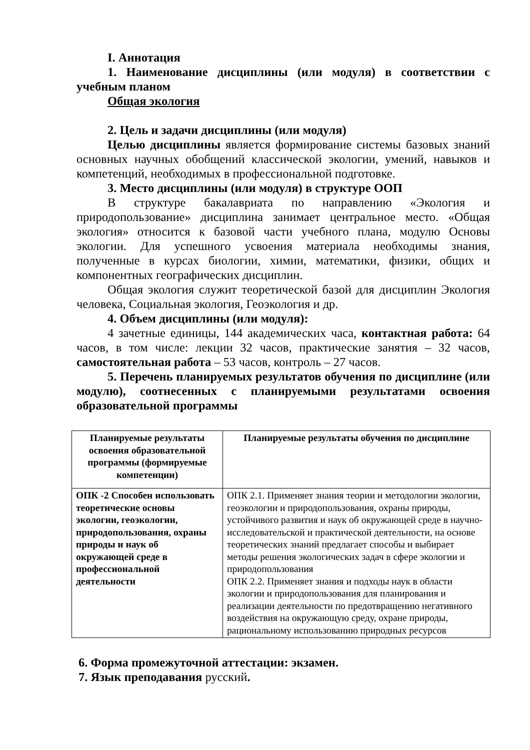I. Аннотация
1. Наименование дисциплины (или модуля) в соответствии с учебным планом
Общая экология
2. Цель и задачи дисциплины (или модуля)
Целью дисциплины является формирование системы базовых знаний основных научных обобщений классической экологии, умений, навыков и компетенций, необходимых в профессиональной подготовке.
3. Место дисциплины (или модуля) в структуре ООП
В структуре бакалавриата по направлению «Экология и природопользование» дисциплина занимает центральное место. «Общая экология» относится к базовой части учебного плана, модулю Основы экологии. Для успешного усвоения материала необходимы знания, полученные в курсах биологии, химии, математики, физики, общих и компонентных географических дисциплин.
Общая экология служит теоретической базой для дисциплин Экология человека, Социальная экология, Геоэкология и др.
4. Объем дисциплины (или модуля):
4 зачетные единицы, 144 академических часа, контактная работа: 64 часов, в том числе: лекции 32 часов, практические занятия – 32 часов, самостоятельная работа – 53 часов, контроль – 27 часов.
5. Перечень планируемых результатов обучения по дисциплине (или модулю), соотнесенных с планируемыми результатами освоения образовательной программы
| Планируемые результаты освоения образовательной программы (формируемые компетенции) | Планируемые результаты обучения по дисциплине |
| --- | --- |
| ОПК -2 Способен использовать теоретические основы экологии, геоэкологии, природопользования, охраны природы и наук об окружающей среде в профессиональной деятельности | ОПК 2.1. Применяет знания теории и методологии экологии, геоэкологии и природопользования, охраны природы, устойчивого развития и наук об окружающей среде в научно-исследовательской и практической деятельности, на основе теоретических знаний предлагает способы и выбирает методы решения экологических задач в сфере экологии и природопользования ОПК 2.2. Применяет знания и подходы наук в области экологии и природопользования для планирования и реализации деятельности по предотвращению негативного воздействия на окружающую среду, охране природы, рациональному использованию природных ресурсов |
6. Форма промежуточной аттестации: экзамен.
7. Язык преподавания русский.